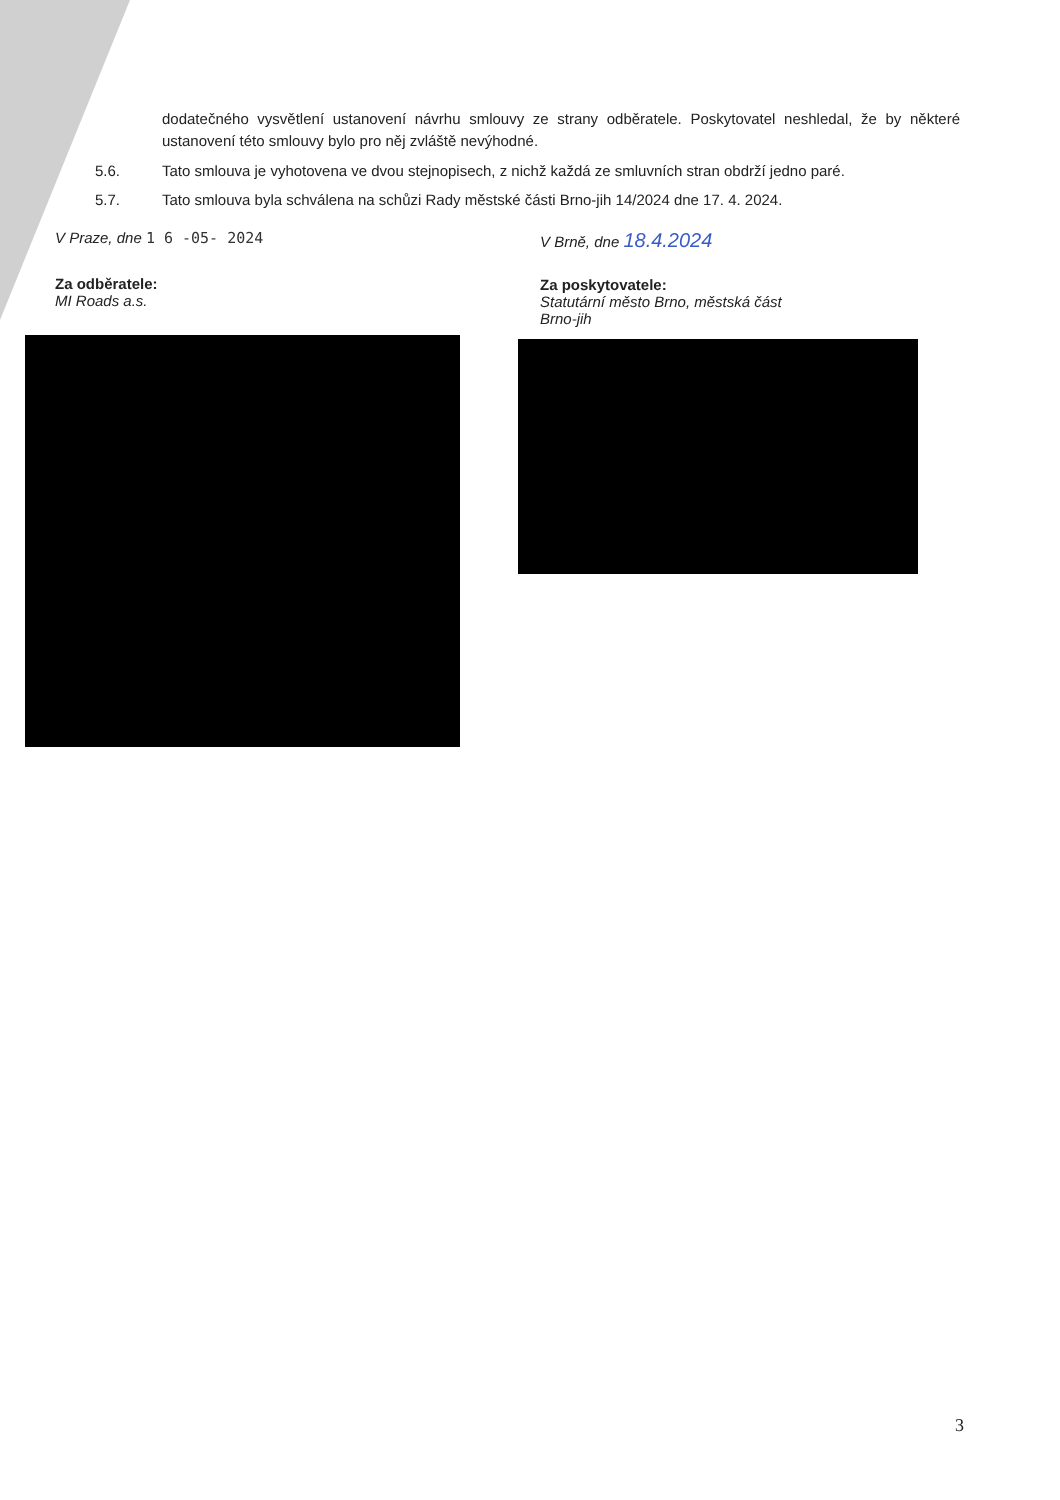dodatečného vysvětlení ustanovení návrhu smlouvy ze strany odběratele. Poskytovatel neshledal, že by některé ustanovení této smlouvy bylo pro něj zvláště nevýhodné.
5.6. Tato smlouva je vyhotovena ve dvou stejnopisech, z nichž každá ze smluvních stran obdrží jedno paré.
5.7. Tato smlouva byla schválena na schůzi Rady městské části Brno-jih 14/2024 dne 17. 4. 2024.
V Praze, dne 1 6 -05- 2024
Za odběratele:
MI Roads a.s.
V Brně, dne 18.4.2024
Za poskytovatele:
Statutární město Brno, městská část
Brno-jih
3